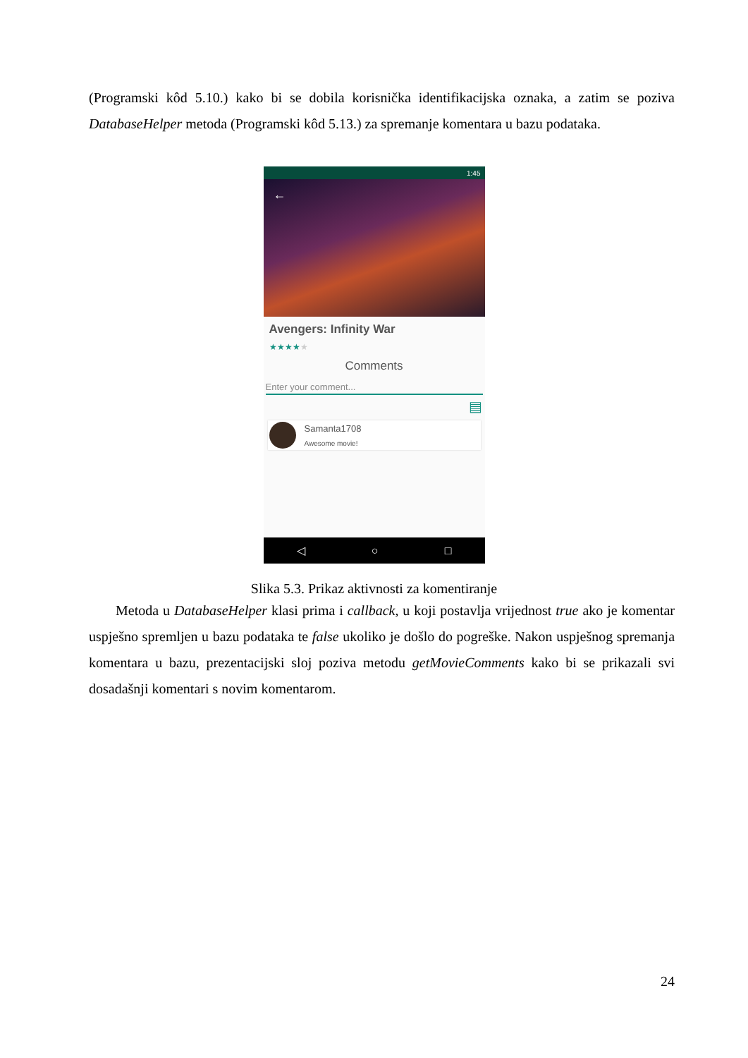(Programski kôd 5.10.) kako bi se dobila korisnička identifikacijska oznaka, a zatim se poziva DatabaseHelper metoda (Programski kôd 5.13.) za spremanje komentara u bazu podataka.
1:45
←
Avengers: Infinity War
★★★★★
Comments
Enter your comment...
▤
Samanta1708
Awesome movie!
◁ ○ □
Slika 5.3. Prikaz aktivnosti za komentiranje
Metoda u DatabaseHelper klasi prima i callback, u koji postavlja vrijednost true ako je komentar uspješno spremljen u bazu podataka te false ukoliko je došlo do pogreške. Nakon uspješnog spremanja komentara u bazu, prezentacijski sloj poziva metodu getMovieComments kako bi se prikazali svi dosadašnji komentari s novim komentarom.
24